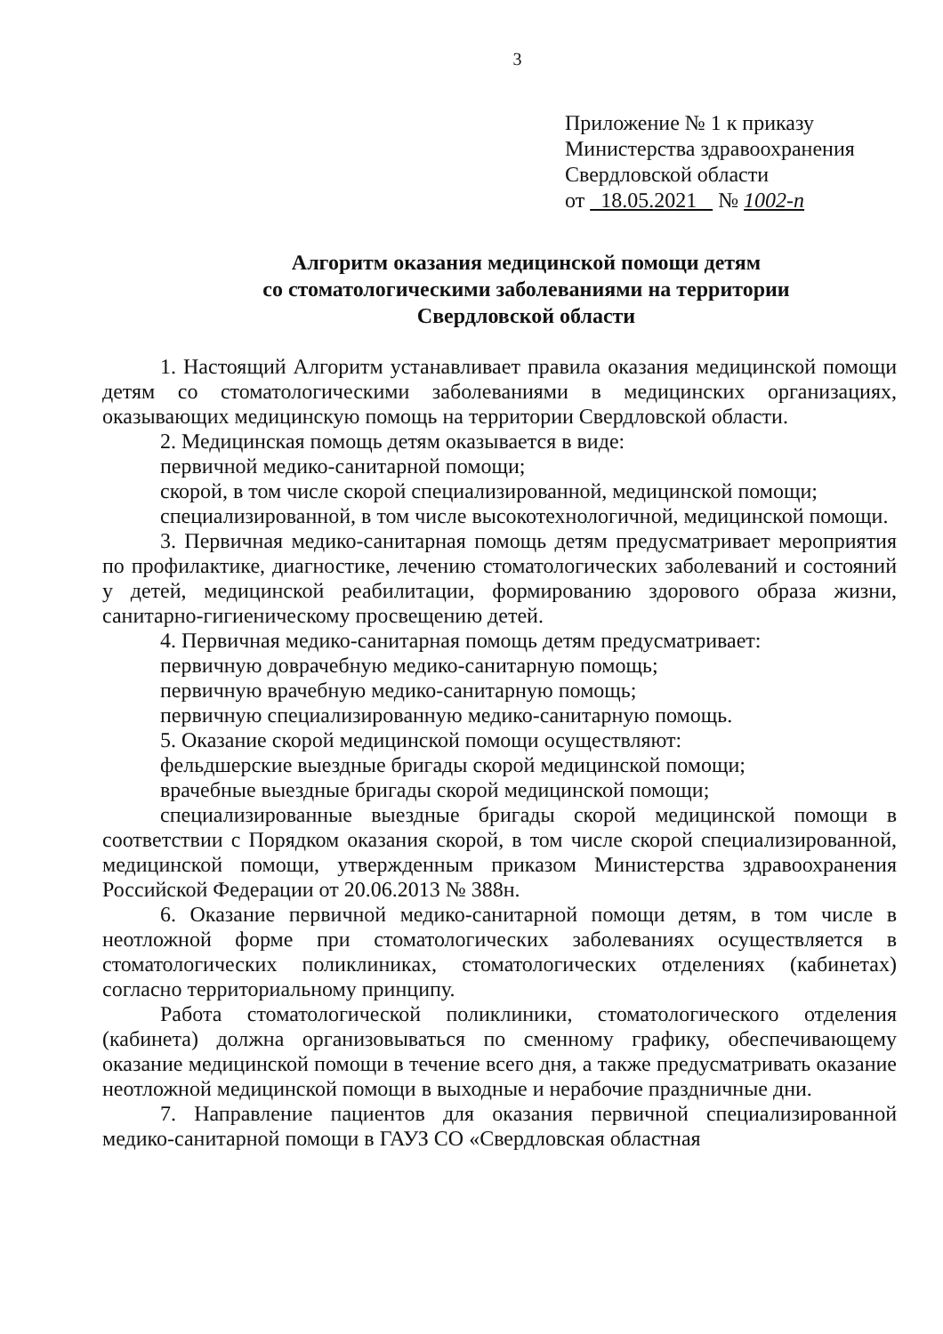3
Приложение № 1 к приказу
Министерства здравоохранения
Свердловской области
от 18.05.2021 № 1002-п
Алгоритм оказания медицинской помощи детям
со стоматологическими заболеваниями на территории
Свердловской области
1. Настоящий Алгоритм устанавливает правила оказания медицинской помощи детям со стоматологическими заболеваниями в медицинских организациях, оказывающих медицинскую помощь на территории Свердловской области.
2. Медицинская помощь детям оказывается в виде:
первичной медико-санитарной помощи;
скорой, в том числе скорой специализированной, медицинской помощи;
специализированной, в том числе высокотехнологичной, медицинской помощи.
3. Первичная медико-санитарная помощь детям предусматривает мероприятия по профилактике, диагностике, лечению стоматологических заболеваний и состояний у детей, медицинской реабилитации, формированию здорового образа жизни, санитарно-гигиеническому просвещению детей.
4. Первичная медико-санитарная помощь детям предусматривает:
первичную доврачебную медико-санитарную помощь;
первичную врачебную медико-санитарную помощь;
первичную специализированную медико-санитарную помощь.
5. Оказание скорой медицинской помощи осуществляют:
фельдшерские выездные бригады скорой медицинской помощи;
врачебные выездные бригады скорой медицинской помощи;
специализированные выездные бригады скорой медицинской помощи в соответствии с Порядком оказания скорой, в том числе скорой специализированной, медицинской помощи, утвержденным приказом Министерства здравоохранения Российской Федерации от 20.06.2013 № 388н.
6. Оказание первичной медико-санитарной помощи детям, в том числе в неотложной форме при стоматологических заболеваниях осуществляется в стоматологических поликлиниках, стоматологических отделениях (кабинетах) согласно территориальному принципу.
Работа стоматологической поликлиники, стоматологического отделения (кабинета) должна организовываться по сменному графику, обеспечивающему оказание медицинской помощи в течение всего дня, а также предусматривать оказание неотложной медицинской помощи в выходные и нерабочие праздничные дни.
7. Направление пациентов для оказания первичной специализированной медико-санитарной помощи в ГАУЗ СО «Свердловская областная